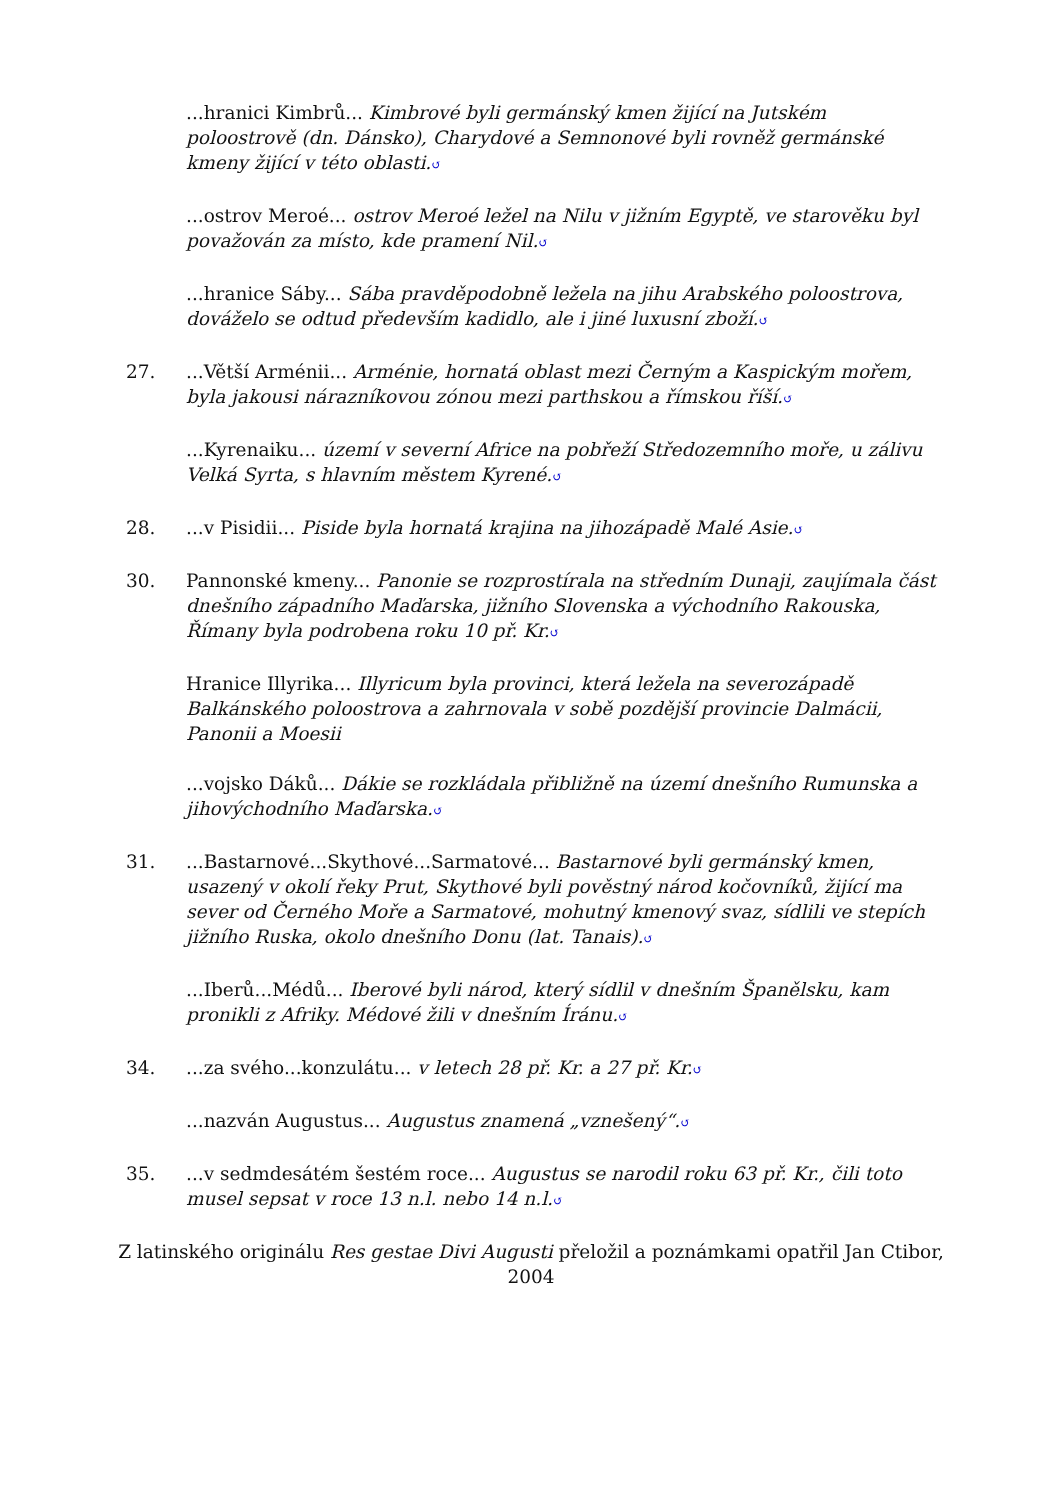...hranici Kimbrů... Kimbrové byli germánský kmen žijící na Jutském poloostrově (dn. Dánsko), Charydové a Semnonové byli rovněž germánské kmeny žijící v této oblasti.↺
...ostrov Meroé... ostrov Meroé ležel na Nilu v jižním Egyptě, ve starověku byl považován za místo, kde pramení Nil.↺
...hranice Sáby... Sába pravděpodobně ležela na jihu Arabského poloostrova, dováželo se odtud především kadidlo, ale i jiné luxusní zboží.↺
27. ...Větší Arménii... Arménie, hornatá oblast mezi Černým a Kaspickým mořem, byla jakousi nárazníkovou zónou mezi parthskou a římskou říší.↺
...Kyrenaiku... území v severní Africe na pobřeží Středozemního moře, u zálivu Velká Syrta, s hlavním městem Kyrené.↺
28. ...v Pisidii... Piside byla hornatá krajina na jihozápadě Malé Asie.↺
30. Pannonské kmeny... Panonie se rozprostírala na středním Dunaji, zaujímala část dnešního západního Maďarska, jižního Slovenska a východního Rakouska, Římany byla podrobena roku 10 př. Kr.↺
Hranice Illyrika... Illyricum byla provinci, která ležela na severozápadě Balkánského poloostrova a zahrnovala v sobě pozdější provincie Dalmácii, Panonii a Moesii
...vojsko Dáků... Dákie se rozkládala přibližně na území dnešního Rumunska a jihovýchodního Maďarska.↺
31. ...Bastarnové...Skythové...Sarmatové... Bastarnové byli germánský kmen, usazený v okolí řeky Prut, Skythové byli pověstný národ kočovníků, žijící ma sever od Černého Moře a Sarmatové, mohutný kmenový svaz, sídlili ve stepích jižního Ruska, okolo dnešního Donu (lat. Tanais).↺
...Iberů...Médů... Iberové byli národ, který sídlil v dnešním Španělsku, kam pronikli z Afriky. Médové žili v dnešním Íránu.↺
34. ...za svého...konzulátu... v letech 28 př. Kr. a 27 př. Kr.↺
...nazván Augustus... Augustus znamená „vznešený“.↺
35. ...v sedmdesátém šestém roce... Augustus se narodil roku 63 př. Kr., čili toto musel sepsat v roce 13 n.l. nebo 14 n.l.↺
Z latinského originálu Res gestae Divi Augusti přeložil a poznámkami opatřil Jan Ctibor, 2004